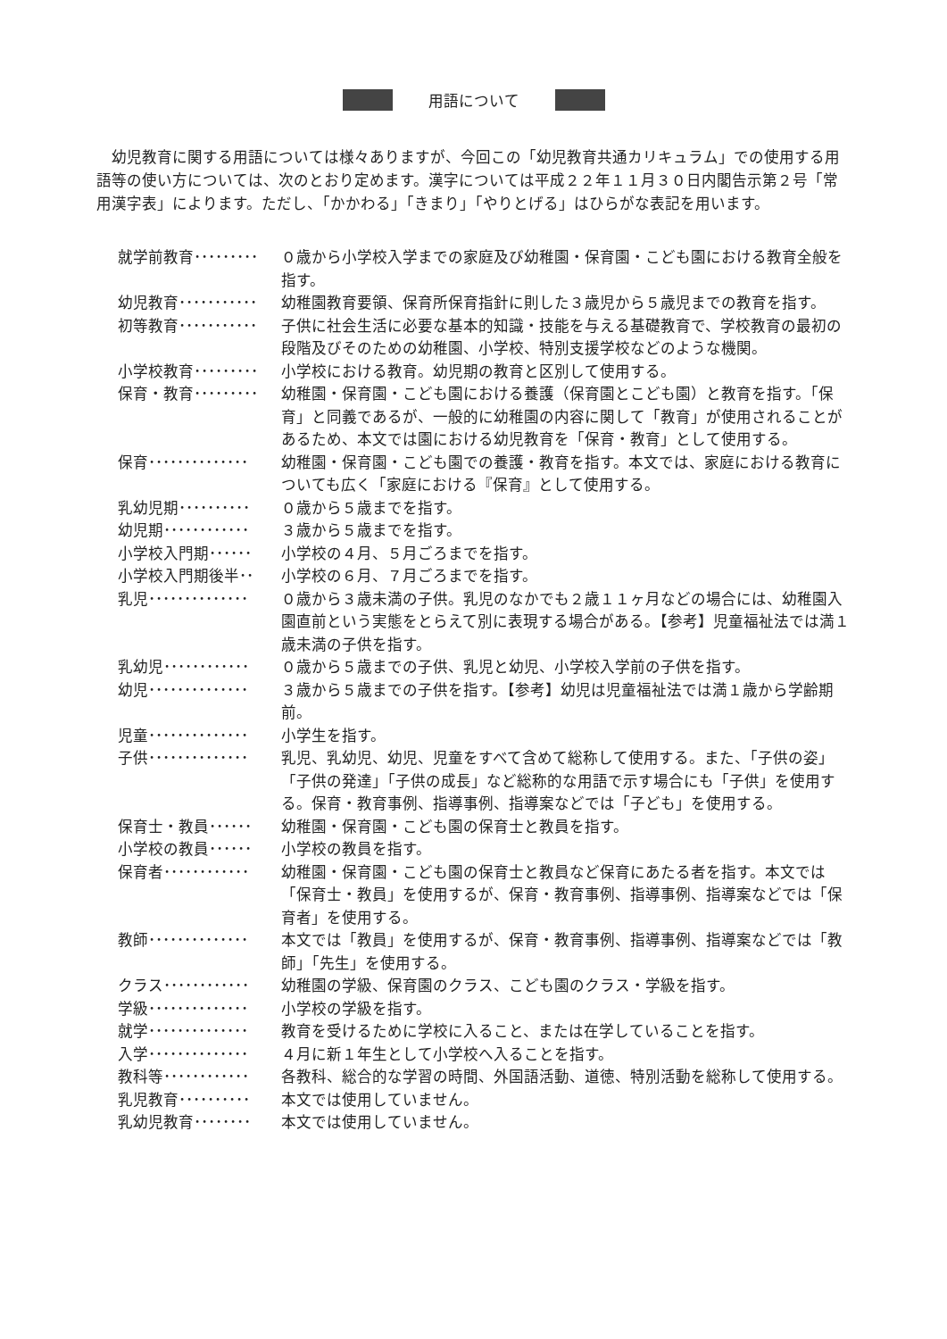用語について
幼児教育に関する用語については様々ありますが、今回この「幼児教育共通カリキュラム」での使用する用語等の使い方については、次のとおり定めます。漢字については平成２２年１１月３０日内閣告示第２号「常用漢字表」によります。ただし、「かかわる」「きまり」「やりとげる」はひらがな表記を用います。
| 就学前教育･････････ | ０歳から小学校入学までの家庭及び幼稚園・保育園・こども園における教育全般を指す。 |
| 幼児教育･･･････････ | 幼稚園教育要領、保育所保育指針に則した３歳児から５歳児までの教育を指す。 |
| 初等教育･･･････････ | 子供に社会生活に必要な基本的知識・技能を与える基礎教育で、学校教育の最初の段階及びそのための幼稚園、小学校、特別支援学校などのような機関。 |
| 小学校教育･････････ | 小学校における教育。幼児期の教育と区別して使用する。 |
| 保育・教育･････････ | 幼稚園・保育園・こども園における養護（保育園とこども園）と教育を指す。「保育」と同義であるが、一般的に幼稚園の内容に関して「教育」が使用されることがあるため、本文では園における幼児教育を「保育・教育」として使用する。 |
| 保育･･････････････ | 幼稚園・保育園・こども園での養護・教育を指す。本文では、家庭における教育についても広く「家庭における『保育』として使用する。 |
| 乳幼児期･･････････ | ０歳から５歳までを指す。 |
| 幼児期････････････ | ３歳から５歳までを指す。 |
| 小学校入門期･･････ | 小学校の４月、５月ごろまでを指す。 |
| 小学校入門期後半･･ | 小学校の６月、７月ごろまでを指す。 |
| 乳児･･････････････ | ０歳から３歳未満の子供。乳児のなかでも２歳１１ヶ月などの場合には、幼稚園入園直前という実態をとらえて別に表現する場合がある。【参考】児童福祉法では満１歳未満の子供を指す。 |
| 乳幼児････････････ | ０歳から５歳までの子供、乳児と幼児、小学校入学前の子供を指す。 |
| 幼児･･････････････ | ３歳から５歳までの子供を指す。【参考】幼児は児童福祉法では満１歳から学齢期前。 |
| 児童･･････････････ | 小学生を指す。 |
| 子供･･････････････ | 乳児、乳幼児、幼児、児童をすべて含めて総称して使用する。また、「子供の姿」「子供の発達」「子供の成長」など総称的な用語で示す場合にも「子供」を使用する。保育・教育事例、指導事例、指導案などでは「子ども」を使用する。 |
| 保育士・教員･･････ | 幼稚園・保育園・こども園の保育士と教員を指す。 |
| 小学校の教員･･････ | 小学校の教員を指す。 |
| 保育者････････････ | 幼稚園・保育園・こども園の保育士と教員など保育にあたる者を指す。本文では「保育士・教員」を使用するが、保育・教育事例、指導事例、指導案などでは「保育者」を使用する。 |
| 教師･･････････････ | 本文では「教員」を使用するが、保育・教育事例、指導事例、指導案などでは「教師」「先生」を使用する。 |
| クラス････････････ | 幼稚園の学級、保育園のクラス、こども園のクラス・学級を指す。 |
| 学級･･････････････ | 小学校の学級を指す。 |
| 就学･･････････････ | 教育を受けるために学校に入ること、または在学していることを指す。 |
| 入学･･････････････ | ４月に新１年生として小学校へ入ることを指す。 |
| 教科等････････････ | 各教科、総合的な学習の時間、外国語活動、道徳、特別活動を総称して使用する。 |
| 乳児教育･･････････ | 本文では使用していません。 |
| 乳幼児教育････････ | 本文では使用していません。 |